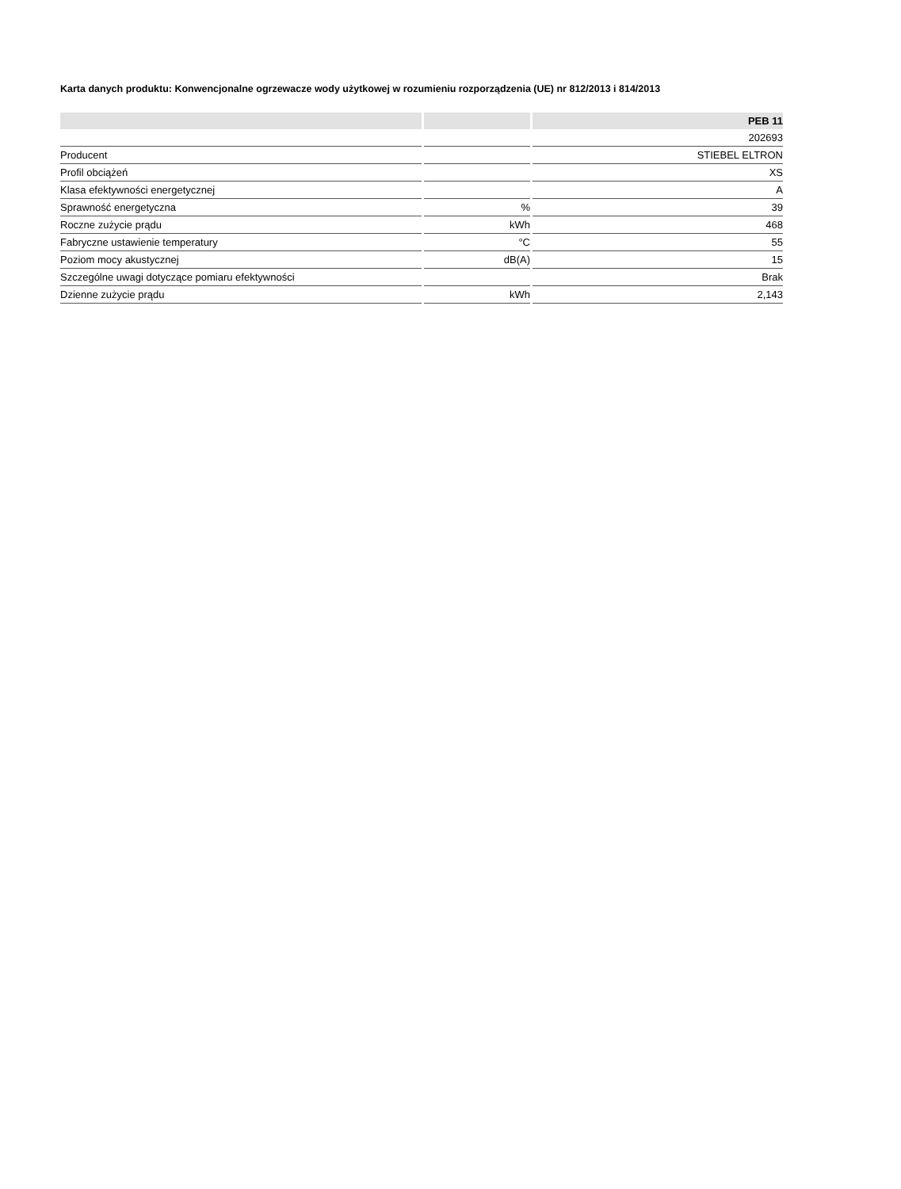Karta danych produktu: Konwencjonalne ogrzewacze wody użytkowej w rozumieniu rozporządzenia (UE) nr 812/2013 i 814/2013
| | | PEB 11 |
| --- | --- | --- |
| | | 202693 |
| Producent | | STIEBEL ELTRON |
| Profil obciążeń | | XS |
| Klasa efektywności energetycznej | | A |
| Sprawność energetyczna | % | 39 |
| Roczne zużycie prądu | kWh | 468 |
| Fabryczne ustawienie temperatury | °C | 55 |
| Poziom mocy akustycznej | dB(A) | 15 |
| Szczególne uwagi dotyczące pomiaru efektywności | | Brak |
| Dzienne zużycie prądu | kWh | 2,143 |